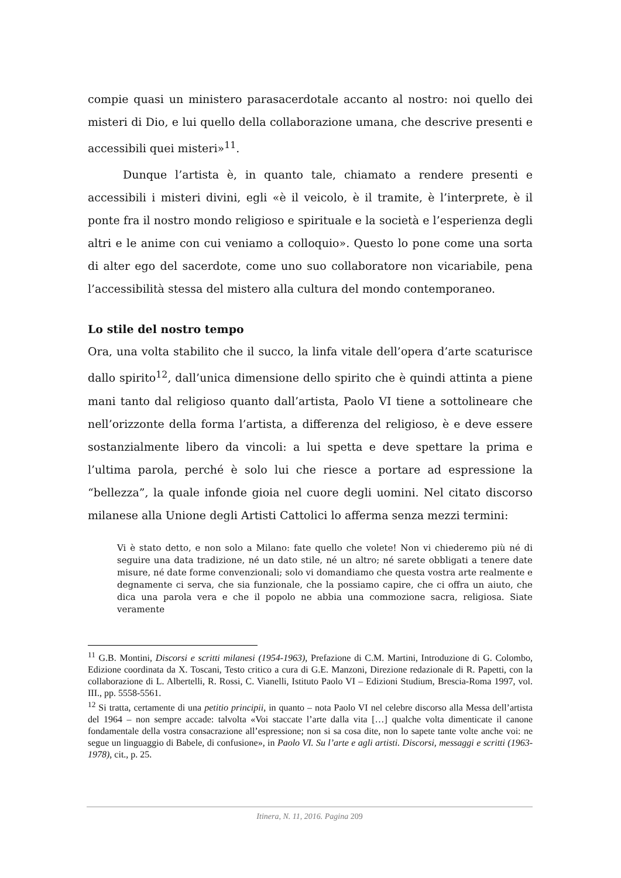compie quasi un ministero parasacerdotale accanto al nostro: noi quello dei misteri di Dio, e lui quello della collaborazione umana, che descrive presenti e accessibili quei misteri»<sup>11</sup>.
Dunque l’artista è, in quanto tale, chiamato a rendere presenti e accessibili i misteri divini, egli «è il veicolo, è il tramite, è l’interprete, è il ponte fra il nostro mondo religioso e spirituale e la società e l’esperienza degli altri e le anime con cui veniamo a colloquio». Questo lo pone come una sorta di alter ego del sacerdote, come uno suo collaboratore non vicariabile, pena l’accessibilità stessa del mistero alla cultura del mondo contemporaneo.
Lo stile del nostro tempo
Ora, una volta stabilito che il succo, la linfa vitale dell’opera d’arte scaturisce dallo spirito<sup>12</sup>, dall’unica dimensione dello spirito che è quindi attinta a piene mani tanto dal religioso quanto dall’artista, Paolo VI tiene a sottolineare che nell’orizzonte della forma l’artista, a differenza del religioso, è e deve essere sostanzialmente libero da vincoli: a lui spetta e deve spettare la prima e l’ultima parola, perché è solo lui che riesce a portare ad espressione la “bellezza”, la quale infonde gioia nel cuore degli uomini. Nel citato discorso milanese alla Unione degli Artisti Cattolici lo afferma senza mezzi termini:
Vi è stato detto, e non solo a Milano: fate quello che volete! Non vi chiederemo più né di seguire una data tradizione, né un dato stile, né un altro; né sarete obbligati a tenere date misure, né date forme convenzionali; solo vi domandiamo che questa vostra arte realmente e degnamente ci serva, che sia funzionale, che la possiamo capire, che ci offra un aiuto, che dica una parola vera e che il popolo ne abbia una commozione sacra, religiosa. Siate veramente
<sup>11</sup> G.B. Montini, Discorsi e scritti milanesi (1954-1963), Prefazione di C.M. Martini, Introduzione di G. Colombo, Edizione coordinata da X. Toscani, Testo critico a cura di G.E. Manzoni, Direzione redazionale di R. Papetti, con la collaborazione di L. Albertelli, R. Rossi, C. Vianelli, Istituto Paolo VI – Edizioni Studium, Brescia-Roma 1997, vol. III., pp. 5558-5561.
<sup>12</sup> Si tratta, certamente di una petitio principii, in quanto – nota Paolo VI nel celebre discorso alla Messa dell’artista del 1964 – non sempre accade: talvolta «Voi staccate l’arte dalla vita […] qualche volta dimenticate il canone fondamentale della vostra consacrazione all’espressione; non si sa cosa dite, non lo sapete tante volte anche voi: ne segue un linguaggio di Babele, di confusione», in Paolo VI. Su l’arte e agli artisti. Discorsi, messaggi e scritti (1963-1978), cit., p. 25.
Itinera, N. 11, 2016. Pagina 209